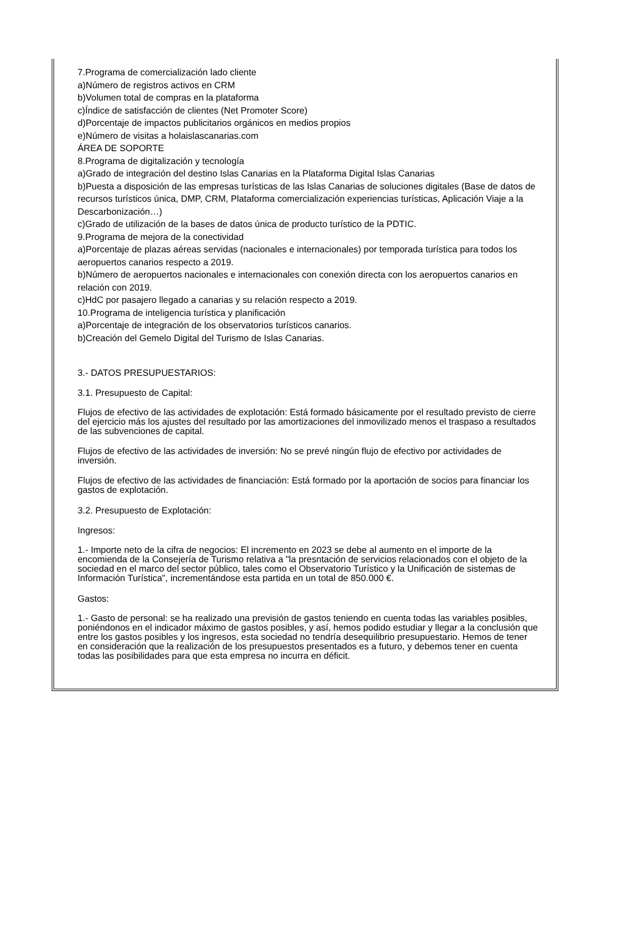7.Programa de comercialización lado cliente
a)Número de registros activos en CRM
b)Volumen total de compras en la plataforma
c)Índice de satisfacción de clientes (Net Promoter Score)
d)Porcentaje de impactos publicitarios orgánicos en medios propios
e)Número de visitas a holaislascanarias.com
ÁREA DE SOPORTE
8.Programa de digitalización y tecnología
a)Grado de integración del destino Islas Canarias en la Plataforma Digital Islas Canarias
b)Puesta a disposición de las empresas turísticas de las Islas Canarias de soluciones digitales (Base de datos de recursos turísticos única, DMP, CRM, Plataforma comercialización experiencias turísticas, Aplicación Viaje a la Descarbonización…)
c)Grado de utilización de la bases de datos única de producto turístico de la PDTIC.
9.Programa de mejora de la conectividad
a)Porcentaje de plazas aéreas servidas (nacionales e internacionales) por temporada turística para todos los aeropuertos canarios respecto a 2019.
b)Número de aeropuertos nacionales e internacionales con conexión directa con los aeropuertos canarios en relación con 2019.
c)HdC por pasajero llegado a canarias y su relación respecto a 2019.
10.Programa de inteligencia turística y planificación
a)Porcentaje de integración de los observatorios turísticos canarios.
b)Creación del Gemelo Digital del Turismo de Islas Canarias.
3.- DATOS PRESUPUESTARIOS:
3.1. Presupuesto de Capital:
Flujos de efectivo de las actividades de explotación: Está formado básicamente por el resultado previsto de cierre del ejercicio más los ajustes del resultado por las amortizaciones del inmovilizado menos el traspaso a resultados de las subvenciones de capital.
Flujos de efectivo de las actividades de inversión: No se prevé ningún flujo de efectivo por actividades de inversión.
Flujos de efectivo de las actividades de financiación: Está formado por la aportación de socios para financiar los gastos de explotación.
3.2. Presupuesto de Explotación:
Ingresos:
1.- Importe neto de la cifra de negocios: El incremento en 2023 se debe al aumento en el importe de la encomienda de la Consejería de Turismo relativa a "la presntación de servicios relacionados con el objeto de la sociedad en el marco del sector público, tales como el Observatorio Turístico y la Unificación de sistemas de Información Turística", incrementándose esta partida en un total de 850.000 €.
Gastos:
1.- Gasto de personal: se ha realizado una previsión de gastos teniendo en cuenta todas las variables posibles, poniéndonos en el indicador máximo de gastos posibles, y así, hemos podido estudiar y llegar a la conclusión que entre los gastos posibles y los ingresos, esta sociedad no tendría desequilibrio presupuestario. Hemos de tener en consideración que la realización de los presupuestos presentados es a futuro, y debemos tener en cuenta todas las posibilidades para que esta empresa no incurra en déficit.